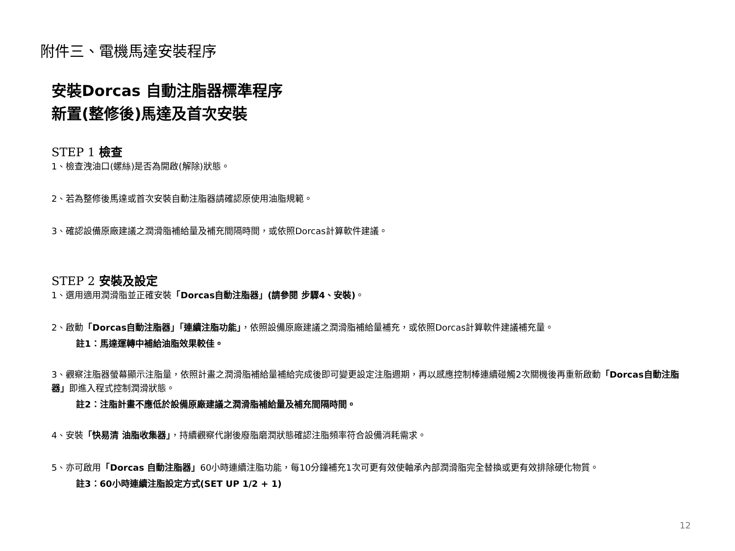附件三、電機馬達安裝程序
安裝Dorcas 自動注脂器標準程序
新置(整修後)馬達及首次安裝
STEP 1 檢查
1、檢查洩油口(螺絲)是否為開啟(解除)狀態。
2、若為整修後馬達或首次安裝自動注脂器請確認原使用油脂規範。
3、確認設備原廠建議之潤滑脂補給量及補充間隔時間，或依照Dorcas計算軟件建議。
STEP 2 安裝及設定
1、選用適用潤滑脂並正確安裝「Dorcas自動注脂器」(請參閱 步驟4、安裝)。
2、啟動「Dorcas自動注脂器」「連續注脂功能」，依照設備原廠建議之潤滑脂補給量補充，或依照Dorcas計算軟件建議補充量。
註1：馬達運轉中補給油脂效果較佳。
3、觀察注脂器螢幕顯示注脂量，依照計畫之潤滑脂補給量補給完成後即可變更設定注脂週期，再以感應控制棒連續碰觸2次關機後再重新啟動「Dorcas自動注脂器」即進入程式控制潤滑狀態。
註2：注脂計畫不應低於設備原廠建議之潤滑脂補給量及補充間隔時間。
4、安裝「快易清 油脂收集器」，持續觀察代謝後廢脂磨潤狀態確認注脂頻率符合設備消耗需求。
5、亦可啟用「Dorcas 自動注脂器」60小時連續注脂功能，每10分鐘補充1次可更有效使軸承內部潤滑脂完全替換或更有效排除硬化物質。
註3：60小時連續注脂設定方式(SET UP 1/2 + 1)
12